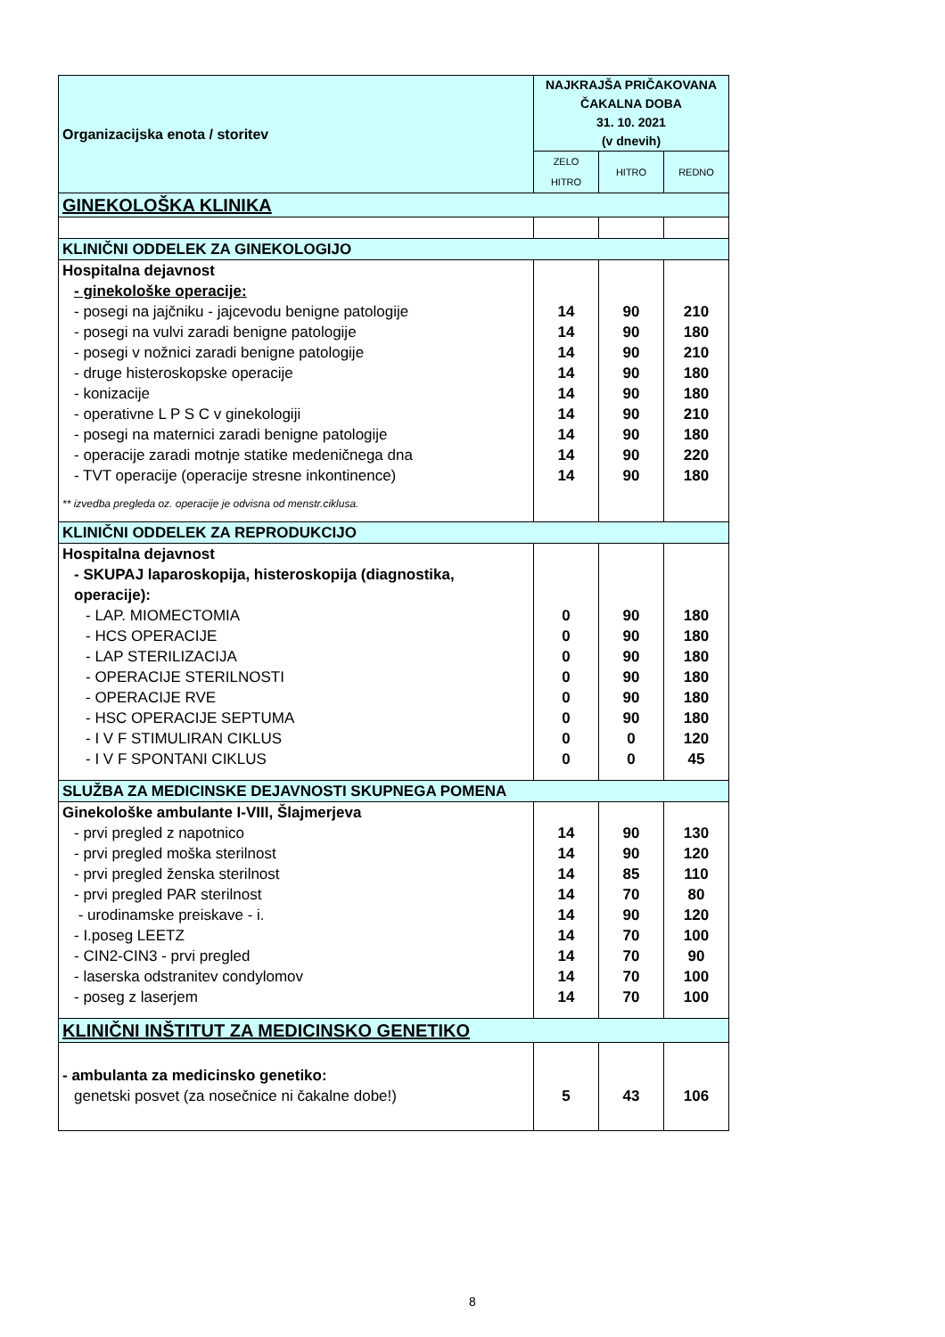| Organizacijska enota / storitev | NAJKRAJŠA PRIČAKOVANA ČAKALNA DOBA 31. 10. 2021 (v dnevih) | | |
| --- | --- | --- | --- |
| | ZELO HITRO | HITRO | REDNO |
| GINEKOLOŠKA KLINIKA | | | |
| KLINIČNI ODDELEK ZA GINEKOLOGIJO | | | |
| Hospitalna dejavnost | | | |
| - ginekološke operacije: | | | |
| - posegi na jajčniku - jajcevodu benigne patologije | 14 | 90 | 210 |
| - posegi na vulvi zaradi benigne patologije | 14 | 90 | 180 |
| - posegi v nožnici zaradi benigne patologije | 14 | 90 | 210 |
| - druge histeroskopske operacije | 14 | 90 | 180 |
| - konizacije | 14 | 90 | 180 |
| - operativne L P S C v ginekologiji | 14 | 90 | 210 |
| - posegi na maternici zaradi benigne patologije | 14 | 90 | 180 |
| - operacije zaradi motnje statike medeničnega dna | 14 | 90 | 220 |
| - TVT operacije (operacije stresne inkontinence) | 14 | 90 | 180 |
| ** izvedba pregleda oz. operacije je odvisna od menstr.ciklusa. | | | |
| KLINIČNI ODDELEK ZA REPRODUKCIJO | | | |
| Hospitalna dejavnost | | | |
| - SKUPAJ laparoskopija, histeroskopija (diagnostika, operacije): | | | |
| - LAP. MIOMECTOMIA | 0 | 90 | 180 |
| - HCS OPERACIJE | 0 | 90 | 180 |
| - LAP STERILIZACIJA | 0 | 90 | 180 |
| - OPERACIJE STERILNOSTI | 0 | 90 | 180 |
| - OPERACIJE RVE | 0 | 90 | 180 |
| - HSC OPERACIJE SEPTUMA | 0 | 90 | 180 |
| - I V F STIMULIRAN CIKLUS | 0 | 0 | 120 |
| - I V F SPONTANI CIKLUS | 0 | 0 | 45 |
| SLUŽBA ZA MEDICINSKE DEJAVNOSTI SKUPNEGA POMENA | | | |
| Ginekološke ambulante I-VIII, Šlajmerjeva | | | |
| - prvi pregled z napotnico | 14 | 90 | 130 |
| - prvi pregled moška sterilnost | 14 | 90 | 120 |
| - prvi pregled ženska sterilnost | 14 | 85 | 110 |
| - prvi pregled PAR sterilnost | 14 | 70 | 80 |
| - urodinamske preiskave - i. | 14 | 90 | 120 |
| - I.poseg LEETZ | 14 | 70 | 100 |
| - CIN2-CIN3 - prvi pregled | 14 | 70 | 90 |
| - laserska odstranitev condylomov | 14 | 70 | 100 |
| - poseg z laserjem | 14 | 70 | 100 |
| KLINIČNI INŠTITUT ZA MEDICINSKO GENETIKO | | | |
| - ambulanta za medicinsko genetiko: | | | |
| genetski posvet (za nosečnice ni čakalne dobe!) | 5 | 43 | 106 |
8